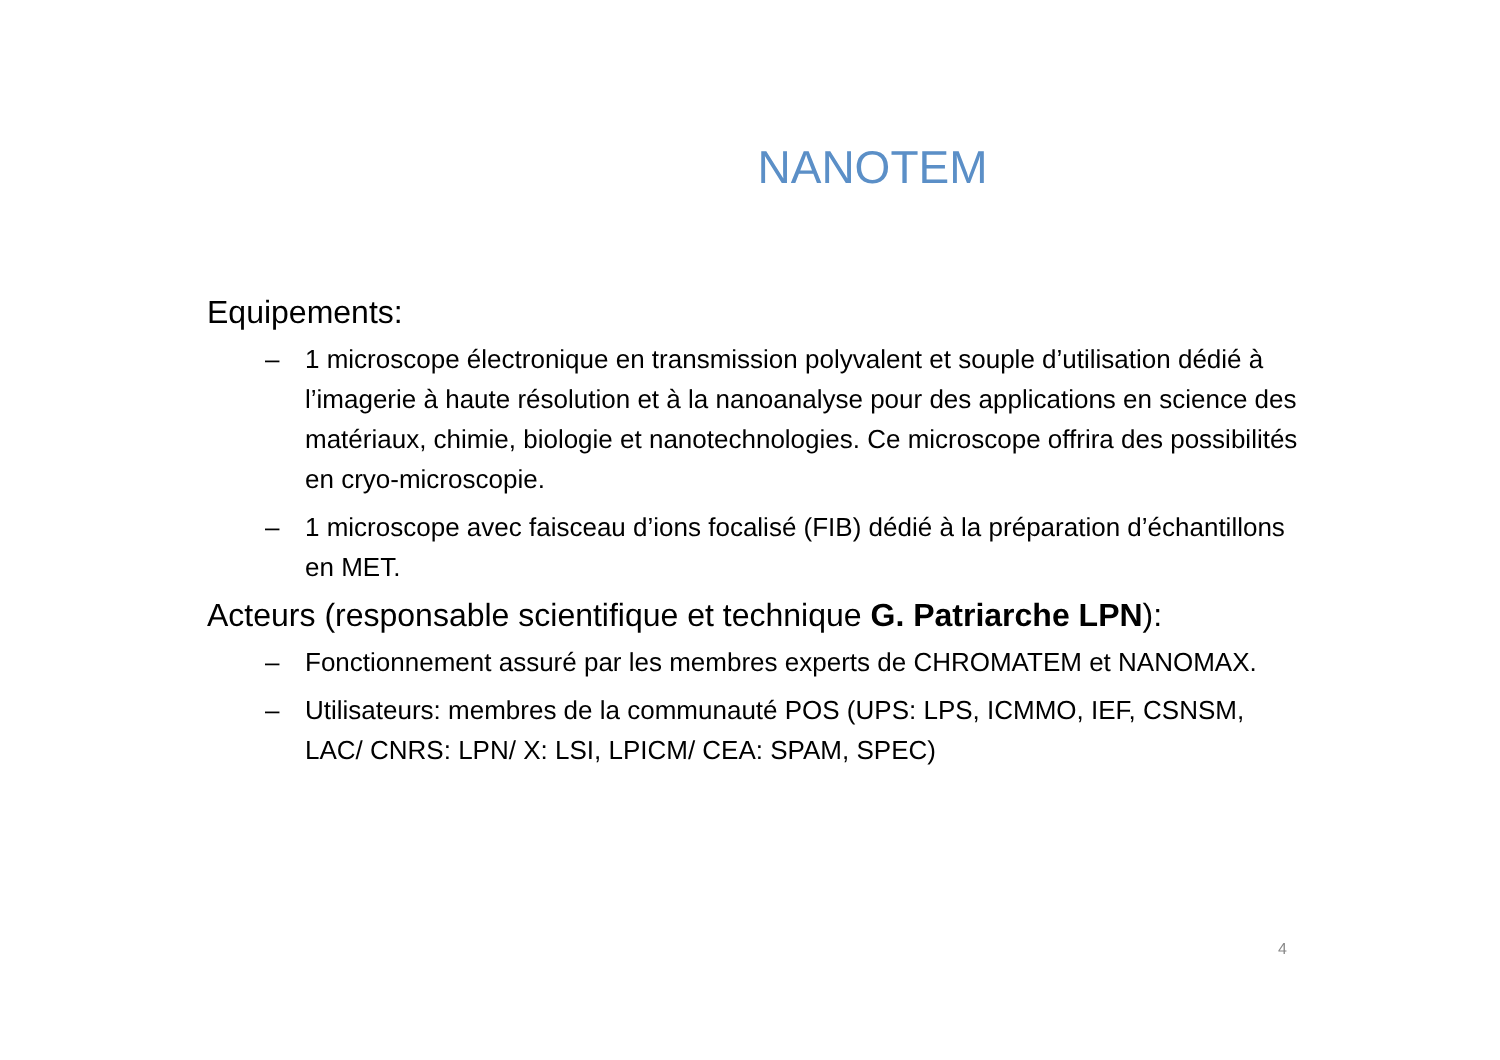NANOTEM
Equipements:
– 1 microscope électronique en transmission polyvalent et souple d’utilisation dédié à l’imagerie à haute résolution et à la nanoanalyse pour des applications en science des matériaux, chimie, biologie et nanotechnologies. Ce microscope offrira des possibilités en cryo-microscopie.
– 1 microscope avec faisceau d’ions focalisé (FIB) dédié à la préparation d’échantillons en MET.
Acteurs (responsable scientifique et technique G. Patriarche LPN):
– Fonctionnement assuré par les membres experts de CHROMATEM et NANOMAX.
– Utilisateurs: membres de la communauté POS (UPS: LPS, ICMMO, IEF, CSNSM, LAC/ CNRS: LPN/ X: LSI, LPICM/ CEA: SPAM, SPEC)
4